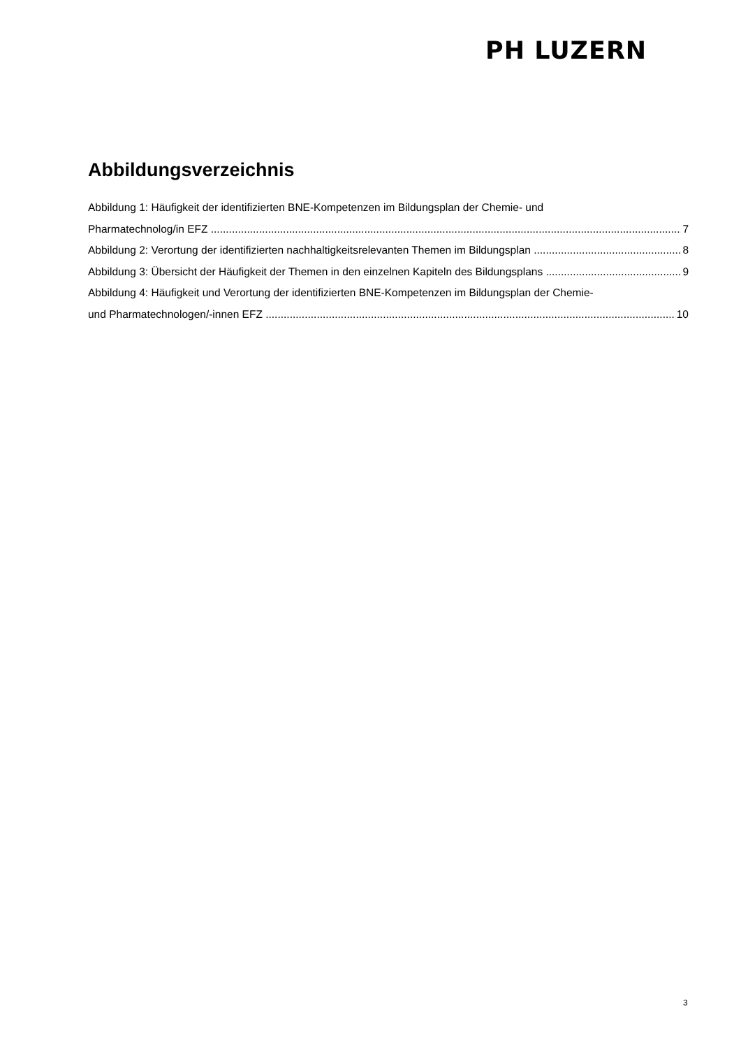PH LUZERN
Abbildungsverzeichnis
Abbildung 1: Häufigkeit der identifizierten BNE-Kompetenzen im Bildungsplan der Chemie- und
Pharmatechnolog/in EFZ 7
Abbildung 2: Verortung der identifizierten nachhaltigkeitsrelevanten Themen im Bildungsplan 8
Abbildung 3: Übersicht der Häufigkeit der Themen in den einzelnen Kapiteln des Bildungsplans 9
Abbildung 4: Häufigkeit und Verortung der identifizierten BNE-Kompetenzen im Bildungsplan der Chemie-
und Pharmatechnologen/-innen EFZ 10
3